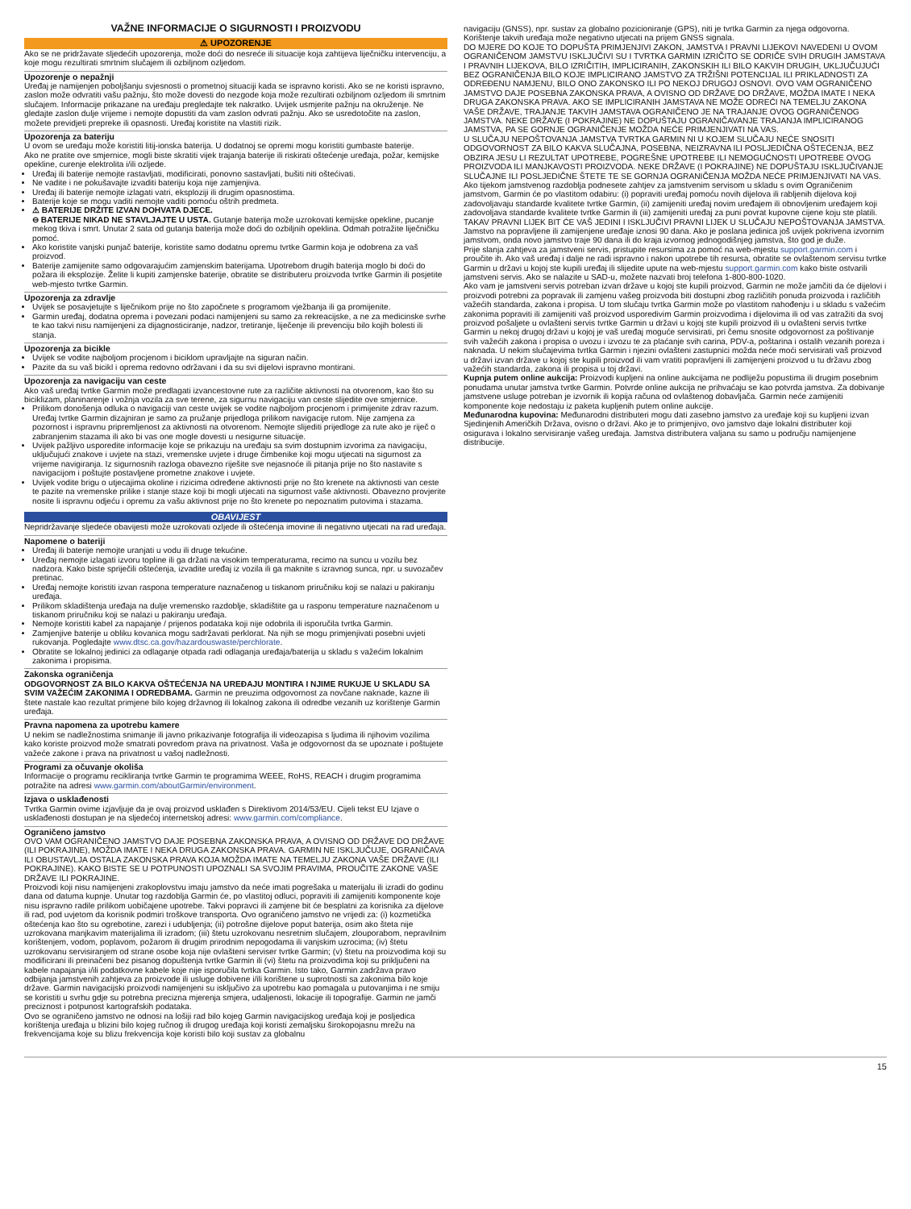VAŽNE INFORMACIJE O SIGURNOSTI I PROIZVODU
⚠ UPOZORENJE
Ako se ne pridržavate sljedećih upozorenja, može doći do nesreće ili situacije koja zahtijeva liječničku intervenciju, a koje mogu rezultirati smrtnim slučajem ili ozbiljnom ozljedom.
Upozorenje o nepažnji
Uređaj je namijenjen poboljšanju svjesnosti o prometnoj situaciji kada se ispravno koristi. Ako se ne koristi ispravno, zaslon može odvratiti vašu pažnju, što može dovesti do nezgode koja može rezultirati ozbiljnom ozljedom ili smrtnim slučajem. Informacije prikazane na uređaju pregledajte tek nakratko. Uvijek usmjerite pažnju na okruženje. Ne gledajte zaslon dulje vrijeme i nemojte dopustiti da vam zaslon odvrati pažnju. Ako se usredotočite na zaslon, možete previdjeti prepreke ili opasnosti. Uređaj koristite na vlastiti rizik.
Upozorenja za bateriju
U ovom se uređaju može koristiti litij-ionska baterija. U dodatnoj se opremi mogu koristiti gumbaste baterije.
Ako ne pratite ove smjernice, mogli biste skratiti vijek trajanja baterije ili riskirati oštećenje uređaja, požar, kemijske opekline, curenje elektrolita i/ili ozljede.
Uređaj ili baterije nemojte rastavljati, modificirati, ponovno sastavljati, bušiti niti oštećivati.
Ne vadite i ne pokušavajte izvaditi bateriju koja nije zamjenjiva.
Uređaj ili baterije nemojte izlagati vatri, eksploziji ili drugim opasnostima.
Baterije koje se mogu vaditi nemojte vaditi pomoću oštrih predmeta.
⚠ BATERIJE DRŽITE IZVAN DOHVATA DJECE.
⊖ BATERIJE NIKAD NE STAVLJAJTE U USTA. Gutanje baterija može uzrokovati kemijske opekline, pucanje mekog tkiva i smrt. Unutar 2 sata od gutanja baterija može doći do ozbiljnih opeklina. Odmah potražite liječničku pomoć.
Ako koristite vanjski punjač baterije, koristite samo dodatnu opremu tvrtke Garmin koja je odobrena za vaš proizvod.
Baterije zamijenite samo odgovarajućim zamjenskim baterijama. Upotrebom drugih baterija moglo bi doći do požara ili eksplozije. Želite li kupiti zamjenske baterije, obratite se distributeru proizvoda tvrtke Garmin ili posjetite web-mjesto tvrtke Garmin.
Upozorenja za zdravlje
Uvijek se posavjetujte s liječnikom prije no što započnete s programom vježbanja ili ga promijenite.
Garmin uređaj, dodatna oprema i povezani podaci namijenjeni su samo za rekreacijske, a ne za medicinske svrhe te kao takvi nisu namijenjeni za dijagnosticiranje, nadzor, tretiranje, liječenje ili prevenciju bilo kojih bolesti ili stanja.
Upozorenja za bicikle
Uvijek se vodite najboljom procjenom i biciklom upravljajte na siguran način.
Pazite da su vaš bicikl i oprema redovno održavani i da su svi dijelovi ispravno montirani.
Upozorenja za navigaciju van ceste
Ako vaš uređaj tvrtke Garmin može predlagati izvancestovne rute za različite aktivnosti na otvorenom, kao što su biciklizam, planinarenje i vožnja vozila za sve terene, za sigurnu navigaciju van ceste slijedite ove smjernice.
Prilikom donošenja odluka o navigaciji van ceste uvijek se vodite najboljom procjenom i primijenite zdrav razum. Uređaj tvrtke Garmin dizajniran je samo za pružanje prijedloga prilikom navigacije rutom. Nije zamjena za pozornost i ispravnu pripremljenost za aktivnosti na otvorenom. Nemojte slijediti prijedloge za rute ako je riječ o zabranjenim stazama ili ako bi vas one mogle dovesti u nesigurne situacije.
Uvijek pažljivo usporedite informacije koje se prikazuju na uređaju sa svim dostupnim izvorima za navigaciju, uključujući znakove i uvjete na stazi, vremenske uvjete i druge čimbenike koji mogu utjecati na sigurnost za vrijeme navigiranja. Iz sigurnosnih razloga obavezno riješite sve nejasnoće ili pitanja prije no što nastavite s navigacijom i poštujte postavljene prometne znakove i uvjete.
Uvijek vodite brigu o utjecajima okoline i rizicima određene aktivnosti prije no što krenete na aktivnosti van ceste te pazite na vremenske prilike i stanje staze koji bi mogli utjecati na sigurnost vaše aktivnosti. Obavezno provjerite nosite li ispravnu odjeću i opremu za vašu aktivnost prije no što krenete po nepoznatim putovima i stazama.
OBAVIJEST
Nepridržavanje sljedeće obavijesti može uzrokovati ozljede ili oštećenja imovine ili negativno utjecati na rad uređaja.
Napomene o bateriji
Uređaj ili baterije nemojte uranjati u vodu ili druge tekućine.
Uređaj nemojte izlagati izvoru topline ili ga držati na visokim temperaturama, recimo na suncu u vozilu bez nadzora. Kako biste spriječili oštećenja, izvadite uređaj iz vozila ili ga maknite s izravnog sunca, npr. u suvozačev pretinac.
Uređaj nemojte koristiti izvan raspona temperature naznačenog u tiskanom priručniku koji se nalazi u pakiranju uređaja.
Prilikom skladištenja uređaja na dulje vremensko razdoblje, skladištite ga u rasponu temperature naznačenom u tiskanom priručniku koji se nalazi u pakiranju uređaja.
Nemojte koristiti kabel za napajanje / prijenos podataka koji nije odobrila ili isporučila tvrtka Garmin.
Zamjenjive baterije u obliku kovanica mogu sadržavati perklorat. Na njih se mogu primjenjivati posebni uvjeti rukovanja. Pogledajte www.dtsc.ca.gov/hazardouswaste/perchlorate.
Obratite se lokalnoj jedinici za odlaganje otpada radi odlaganja uređaja/baterija u skladu s važećim lokalnim zakonima i propisima.
Zakonska ograničenja
ODGOVORNOST ZA BILO KAKVA OŠTEĆENJA NA UREĐAJU MONTIRA I NJIME RUKUJE U SKLADU SA SVIM VAŽEĆIM ZAKONIMA I ODREDBAMA. Garmin ne preuzima odgovornost za novčane naknade, kazne ili štete nastale kao rezultat primjene bilo kojeg državnog ili lokalnog zakona ili odredbe vezanih uz korištenje Garmin uređaja.
Pravna napomena za upotrebu kamere
U nekim se nadležnostima snimanje ili javno prikazivanje fotografija ili videozapisa s ljudima ili njihovim vozilima kako koriste proizvod može smatrati povredom prava na privatnost. Vaša je odgovornost da se upoznate i poštujete važeće zakone i prava na privatnost u vašoj nadležnosti.
Programi za očuvanje okoliša
Informacije o programu recikliranja tvrtke Garmin te programima WEEE, RoHS, REACH i drugim programima potražite na adresi www.garmin.com/aboutGarmin/environment.
Izjava o usklađenosti
Tvrtka Garmin ovime izjavljuje da je ovaj proizvod usklađen s Direktivom 2014/53/EU. Cijeli tekst EU Izjave o usklađenosti dostupan je na sljedećoj internetskoj adresi: www.garmin.com/compliance.
Ograničeno jamstvo
OVO VAM OGRANIČENO JAMSTVO DAJE POSEBNA ZAKONSKA PRAVA, A OVISNO OD DRŽAVE DO DRŽAVE (ILI POKRAJINE), MOŽDA IMATE I NEKA DRUGA ZAKONSKA PRAVA. GARMIN NE ISKLJUČUJE, OGRANIČAVA ILI OBUSTAVLJA OSTALA ZAKONSKA PRAVA KOJA MOŽDA IMATE NA TEMELJU ZAKONA VAŠE DRŽAVE (ILI POKRAJINE). KAKO BISTE SE U POTPUNOSTI UPOZNALI SA SVOJIM PRAVIMA, PROUČITE ZAKONE VAŠE DRŽAVE ILI POKRAJINE.
Proizvodi koji nisu namijenjeni zrakoplovstvu imaju jamstvo da neće imati pogrešaka u materijalu ili izradi do godinu dana od datuma kupnje. Unutar tog razdoblja Garmin će, po vlastitoj odluci, popraviti ili zamijeniti komponente koje nisu ispravno radile prilikom uobičajene upotrebe. Takvi popravci ili zamjene bit će besplatni za korisnika za dijelove ili rad, pod uvjetom da korisnik podmiri troškove transporta. Ovo ograničeno jamstvo ne vrijedi za: (i) kozmetička oštećenja kao što su ogrebotine, zarezi i udubljenja; (ii) potrošne dijelove poput baterija, osim ako šteta nije uzrokovana manjkavim materijalima ili izradom; (iii) štetu uzrokovanu nesretnim slučajem, zlouporabom, nepravilnim korištenjem, vodom, poplavom, požarom ili drugim prirodnim nepogodama ili vanjskim uzrocima; (iv) štetu uzrokovanu servisiranjem od strane osobe koja nije ovlašteni serviser tvrtke Garmin; (v) štetu na proizvodima koji su modificirani ili preinačeni bez pisanog dopuštenja tvrtke Garmin ili (vi) štetu na proizvodima koji su priključeni na kabele napajanja i/ili podatkovne kabele koje nije isporučila tvrtka Garmin. Isto tako, Garmin zadržava pravo odbijanja jamstvenih zahtjeva za proizvode ili usluge dobivene i/ili korištene u suprotnosti sa zakonima bilo koje države. Garmin navigacijski proizvodi namijenjeni su isključivo za upotrebu kao pomagala u putovanjima i ne smiju se koristiti u svrhu gdje su potrebna precizna mjerenja smjera, udaljenosti, lokacije ili topografije. Garmin ne jamči preciznost i potpunost kartografskih podataka.
Ovo se ograničeno jamstvo ne odnosi na lošiji rad bilo kojeg Garmin navigacijskog uređaja koji je posljedica korištenja uređaja u blizini bilo kojeg ručnog ili drugog uređaja koji koristi zemaljsku širokopojasnu mrežu na frekvencijama koje su blizu frekvencija koje koristi bilo koji sustav za globalnu
navigaciju (GNSS), npr. sustav za globalno pozicioniranje (GPS), niti je tvrtka Garmin za njega odgovorna. Korištenje takvih uređaja može negativno utjecati na prijem GNSS signala.
DO MJERE DO KOJE TO DOPUŠTA PRIMJENJIVI ZAKON, JAMSTVA I PRAVNI LIJEKOVI NAVEDENI U OVOM OGRANIČENOM JAMSTVU ISKLJUČIVI SU I TVRTKA GARMIN IZRIČITO SE ODRIČE SVIH DRUGIH JAMSTAVA I PRAVNIH LIJEKOVA, BILO IZRIČITIH, IMPLICIRANIH, ZAKONSKIH ILI BILO KAKVIH DRUGIH, UKLJUČUJUĆI BEZ OGRANIČENJA BILO KOJE IMPLICIRANO JAMSTVO ZA TRŽIŠNI POTENCIJAL ILI PRIKLADNOSTI ZA ODREĐENU NAMJENU, BILO ONO ZAKONSKO ILI PO NEKOJ DRUGOJ OSNOVI. OVO VAM OGRANIČENO JAMSTVO DAJE POSEBNA ZAKONSKA PRAVA, A OVISNO OD DRŽAVE DO DRŽAVE, MOŽDA IMATE I NEKA DRUGA ZAKONSKA PRAVA. AKO SE IMPLICIRANIH JAMSTAVA NE MOŽE ODREĆI NA TEMELJU ZAKONA VAŠE DRŽAVE, TRAJANJE TAKVIH JAMSTAVA OGRANIČENO JE NA TRAJANJE OVOG OGRANIČENOG JAMSTVA. NEKE DRŽAVE (I POKRAJINE) NE DOPUŠTAJU OGRANIČAVANJE TRAJANJA IMPLICIRANOG JAMSTVA, PA SE GORNJE OGRANIČENJE MOŽDA NEĆE PRIMJENJIVATI NA VAS.
U SLUČAJU NEPOŠTOVANJA JAMSTVA TVRTKA GARMIN NI U KOJEM SLUČAJU NEĆE SNOSITI ODGOVORNOST ZA BILO KAKVA SLUČAJNA, POSEBNA, NEIZRAVNA ILI POSLJEDIČNA OŠTEĆENJA, BEZ OBZIRA JESU LI REZULTAT UPOTREBE, POGREŠNE UPOTREBE ILI NEMOGUĆNOSTI UPOTREBE OVOG PROIZVODA ILI MANJKAVOSTI PROIZVODA. NEKE DRŽAVE (I POKRAJINE) NE DOPUŠTAJU ISKLJUČIVANJE SLUČAJNE ILI POSLJEDIČNE ŠTETE TE SE GORNJA OGRANIČENJA MOŽDA NEĆE PRIMJENJIVATI NA VAS.
Ako tijekom jamstvenog razdoblja podnesete zahtjev za jamstvenim servisom u skladu s ovim Ograničenim jamstvom, Garmin će po vlastitom odabiru: (i) popraviti uređaj pomoću novih dijelova ili rabljenih dijelova koji zadovoljavaju standarde kvalitete tvrtke Garmin, (ii) zamijeniti uređaj novim uređajem ili obnovljenim uređajem koji zadovoljava standarde kvalitete tvrtke Garmin ili (iii) zamijeniti uređaj za puni povrat kupovne cijene koju ste platili. TAKAV PRAVNI LIJEK BIT ĆE VAŠ JEDINI I ISKLJUČIVI PRAVNI LIJEK U SLUČAJU NEPOŠTOVANJA JAMSTVA. Jamstvo na popravljene ili zamijenjene uređaje iznosi 90 dana. Ako je poslana jedinica još uvijek pokrivena izvornim jamstvom, onda novo jamstvo traje 90 dana ili do kraja izvornog jednogodišnjeg jamstva, što god je duže.
Prije slanja zahtjeva za jamstveni servis, pristupite resursima za pomoć na web-mjestu support.garmin.com i proučite ih. Ako vaš uređaj i dalje ne radi ispravno i nakon upotrebe tih resursa, obratite se ovlaštenom servisu tvrtke Garmin u državi u kojoj ste kupili uređaj ili slijedite upute na web-mjestu support.garmin.com kako biste ostvarili jamstveni servis. Ako se nalazite u SAD-u, možete nazvati broj telefona 1-800-800-1020.
Ako vam je jamstveni servis potreban izvan države u kojoj ste kupili proizvod, Garmin ne može jamčiti da će dijelovi i proizvodi potrebni za popravak ili zamjenu vašeg proizvoda biti dostupni zbog različitih ponuda proizvoda i različitih važećih standarda, zakona i propisa. U tom slučaju tvrtka Garmin može po vlastitom nahođenju i u skladu s važećim zakonima popraviti ili zamijeniti vaš proizvod usporedivim Garmin proizvodima i dijelovima ili od vas zatražiti da svoj proizvod pošaljete u ovlašteni servis tvrtke Garmin u državi u kojoj ste kupili proizvod ili u ovlašteni servis tvrtke Garmin u nekoj drugoj državi u kojoj je vaš uređaj moguće servisirati, pri čemu snosite odgovornost za poštivanje svih važećih zakona i propisa o uvozu i izvozu te za plaćanje svih carina, PDV-a, poštarina i ostalih vezanih poreza i naknada. U nekim slučajevima tvrtka Garmin i njezini ovlašteni zastupnici možda neće moći servisirati vaš proizvod u državi izvan države u kojoj ste kupili proizvod ili vam vratiti popravljeni ili zamijenjeni proizvod u tu državu zbog važećih standarda, zakona ili propisa u toj državi.
Kupnja putem online aukcija: Proizvodi kupljeni na online aukcijama ne podliježu popustima ili drugim posebnim ponudama unutar jamstva tvrtke Garmin. Potvrde online aukcija ne prihvaćaju se kao potvrda jamstva. Za dobivanje jamstvene usluge potreban je izvornik ili kopija računa od ovlaštenog dobavljača. Garmin neće zamijeniti komponente koje nedostaju iz paketa kupljenih putem online aukcije.
Međunarodna kupovina: Međunarodni distributeri mogu dati zasebno jamstvo za uređaje koji su kupljeni izvan Sjedinjenih Američkih Država, ovisno o državi. Ako je to primjenjivo, ovo jamstvo daje lokalni distributer koji osigurava i lokalno servisiranje vašeg uređaja. Jamstva distributera valjana su samo u području namijenjene distribucije.
15